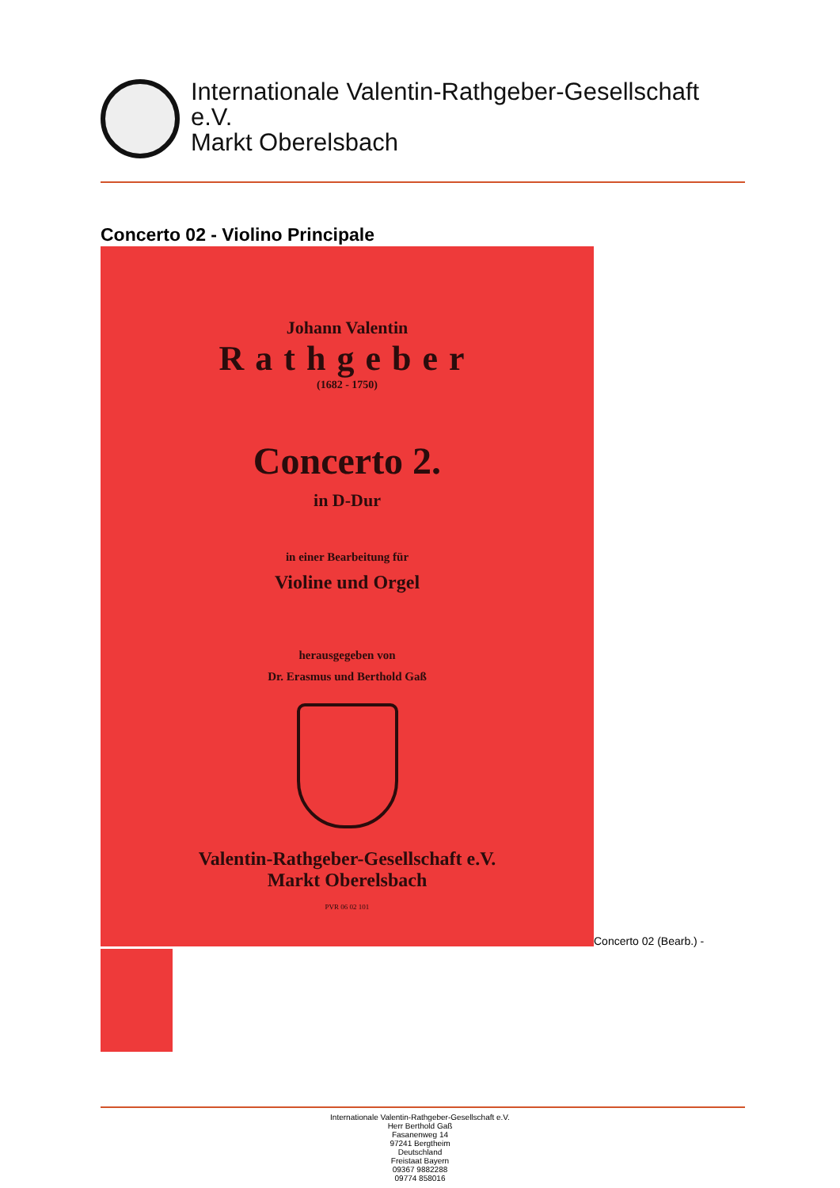Internationale Valentin-Rathgeber-Gesellschaft
e.V.
Markt Oberelsbach
Concerto 02 - Violino Principale
Johann Valentin
Rathgeber
(1682 - 1750)
Concerto 2.
in D-Dur
in einer Bearbeitung für
Violine und Orgel
herausgegeben von
Dr. Erasmus und Berthold Gaß
Valentin-Rathgeber-Gesellschaft e.V.
Markt Oberelsbach
PVR 06 02 101
Concerto 02 (Bearb.) -
Internationale Valentin-Rathgeber-Gesellschaft e.V.
Herr Berthold Gaß
Fasanenweg 14
97241 Bergtheim
Deutschland
Freistaat Bayern
09367 9882288
09774 858016